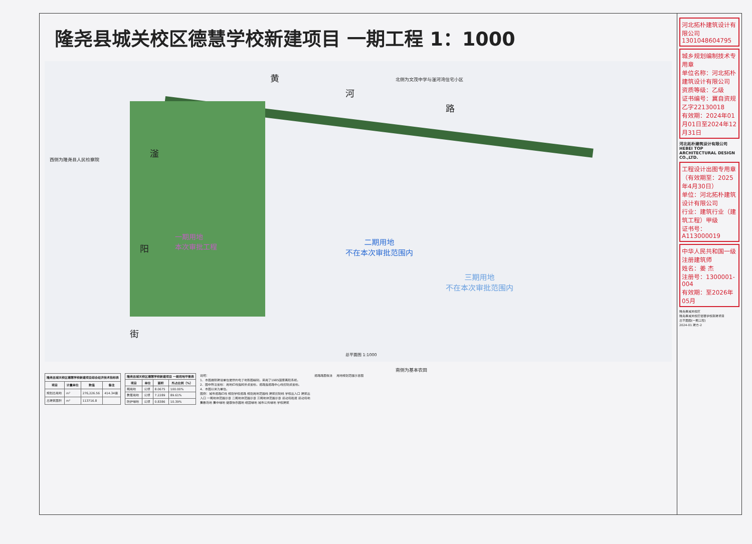隆尧县城关校区德慧学校新建项目 一期工程 1：1000
黄
河
路
滏
阳
街
北侧为文茂中学与滏河湾住宅小区
西侧为隆尧县人民检察院
一期用地
本次审批工程
二期用地
不在本次审批范围内
三期用地
不在本次审批范围内
总平面图 1:1000
南侧为基本农田
| 隆尧县城关校区德慧学校新建项目综合经济技术指标表 | | | |
| --- | --- | --- | --- |
| 项目 | 计量单位 | 数值 | 备注 |
| 规划总用地 | m² | 276,226.56 | 414.34亩 |
| 总建筑面积 | m² | 113716.8 | |
| 隆尧县城关校区德慧学校新建项目 一期用地平衡表 | | | |
| --- | --- | --- | --- |
| 项目 | 单位 | 面积 | 所占比例（%） |
| 期用地 | 公顷 | 8.0675 | 100.00% |
| 教育用地 | 公顷 | 7.2289 | 89.61% |
| 防护绿地 | 公顷 | 0.8386 | 10.39% |
说明：
1、本图按照建设单位提供的电子地形图绘制，采用了1985国家高程系统。
2、图中所注坐标：用地红线指转折点坐标，道路指道路中心线控制点坐标。
4、本图以米为单位。
图例：城市道路红线 规划学校道路 规划用地范围线 建筑控制线 学校出入口 建筑出入口 一期地块范围示意 二期地块范围示意 三期地块范围示意 运动场跑道 运动场地 集散场地 集中绿地 健康快乐园地 组团绿地 城市公共绿地 学校建筑
道路路面做法 用地规划范围示意图
河北拓朴建筑设计有限公司 1301048604795
城乡规划编制技术专用章
单位名称：河北拓朴建筑设计有限公司
资质等级：乙级
证书编号：冀自资规乙字22130018
有效期：2024年01月01日至2024年12月31日
河北拓朴建筑设计有限公司
HEBEI TOP ARCHITECTURAL DESIGN CO.,LTD.
工程设计出图专用章
（有效期至：2025年4月30日）
单位：河北拓朴建筑设计有限公司
行业：建筑行业（建筑工程）甲级
证书号：A113000019
中华人民共和国一级注册建筑师
姓名：姜 杰
注册号：1300001-004
有效期：至2026年05月
隆尧县城关校区
隆尧县城关校区德慧学校新建项目
总平面图(一期工程)
2024-01 建方-2